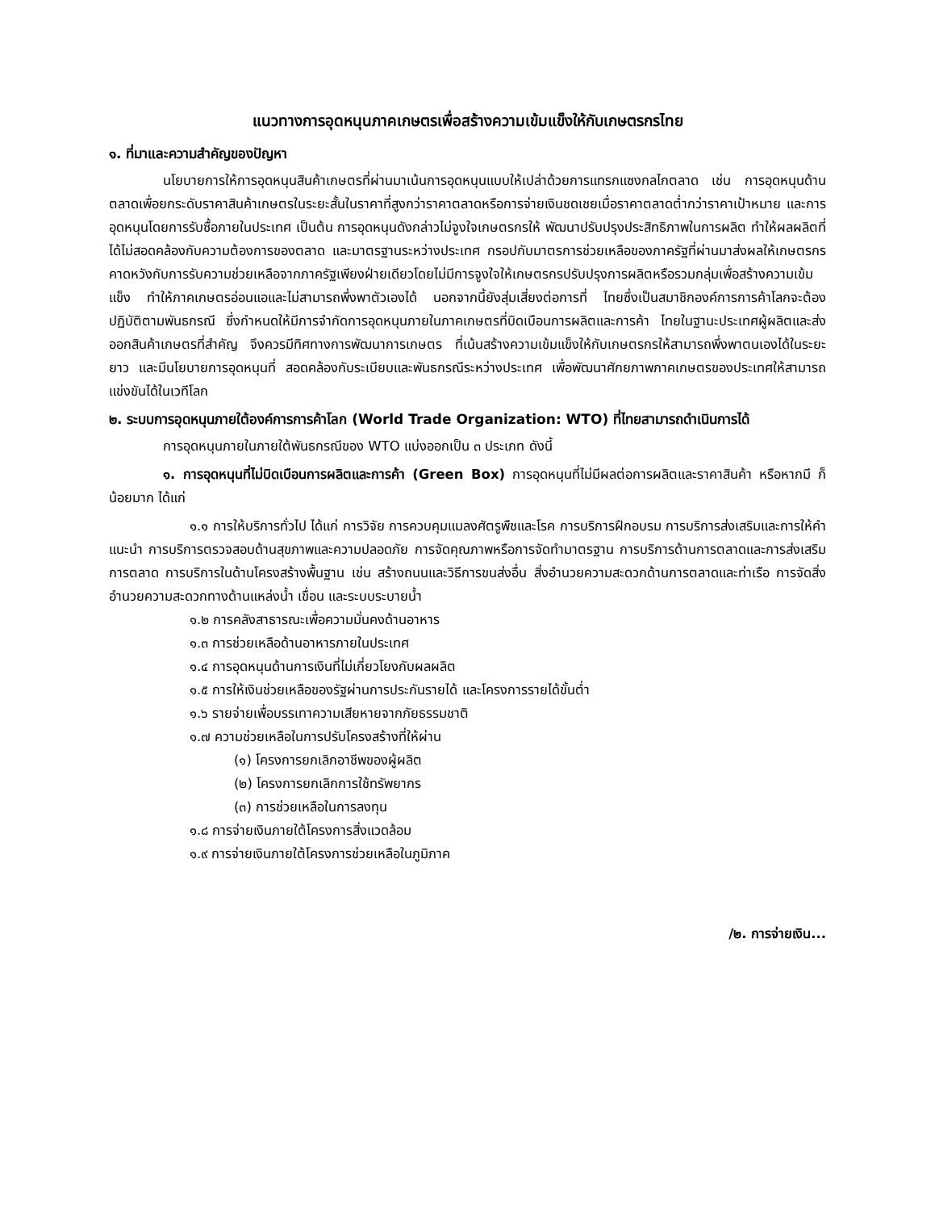แนวทางการอุดหนุนภาคเกษตรเพื่อสร้างความเข้มแข็งให้กับเกษตรกรไทย
๑. ที่มาและความสำคัญของปัญหา
นโยบายการให้การอุดหนุนสินค้าเกษตรที่ผ่านมาเน้นการอุดหนุนแบบให้เปล่าด้วยการแทรกแซงกลไกตลาด เช่น การอุดหนุนด้านตลาดเพื่อยกระดับราคาสินค้าเกษตรในระยะสั้นในราคาที่สูงกว่าราคาตลาดหรือการจ่ายเงินชดเชยเมื่อราคาตลาดต่ำกว่าราคาเป้าหมาย และการอุดหนุนโดยการรับซื้อภายในประเทศ เป็นต้น การอุดหนุนดังกล่าวไม่จูงใจเกษตรกรให้ พัฒนาปรับปรุงประสิทธิภาพในการผลิต ทำให้ผลผลิตที่ได้ไม่สอดคล้องกับความต้องการของตลาด และมาตรฐานระหว่างประเทศ กรอปกับมาตรการช่วยเหลือของภาครัฐที่ผ่านมาส่งผลให้เกษตรกรคาดหวังกับการรับความช่วยเหลือจากภาครัฐเพียงฝ่ายเดียวโดยไม่มีการจูงใจให้เกษตรกรปรับปรุงการผลิตหรือรวมกลุ่มเพื่อสร้างความเข้มแข็ง ทำให้ภาคเกษตรอ่อนแอและไม่สามารถพึ่งพาตัวเองได้ นอกจากนี้ยังสุ่มเสี่ยงต่อการที่ ไทยซึ่งเป็นสมาชิกองค์การการค้าโลกจะต้อง ปฏิบัติตามพันธกรณี ซึ่งกำหนดให้มีการจำกัดการอุดหนุนภายในภาคเกษตรที่บิดเบือนการผลิตและการค้า ไทยในฐานะประเทศผู้ผลิตและส่งออกสินค้าเกษตรที่สำคัญ จึงควรมีทิศทางการพัฒนาการเกษตร ที่เน้นสร้างความเข้มแข็งให้กับเกษตรกรให้สามารถพึ่งพาตนเองได้ในระยะยาว และมีนโยบายการอุดหนุนที่ สอดคล้องกับระเบียบและพันธกรณีระหว่างประเทศ เพื่อพัฒนาศักยภาพภาคเกษตรของประเทศให้สามารถแข่งขันได้ในเวทีโลก
๒. ระบบการอุดหนุนภายใต้องค์การการค้าโลก (World Trade Organization: WTO) ที่ไทยสามารถดำเนินการได้
การอุดหนุนภายในภายใต้พันธกรณีของ WTO แบ่งออกเป็น ๓ ประเภท ดังนี้
๑. การอุดหนุนที่ไม่บิดเบือนการผลิตและการค้า (Green Box) การอุดหนุนที่ไม่มีผลต่อการผลิตและราคาสินค้า หรือหากมี ก็น้อยมาก ได้แก่
๑.๑ การให้บริการทั่วไป ได้แก่ การวิจัย การควบคุมแมลงศัตรูพืชและโรค การบริการฝึกอบรม การบริการส่งเสริมและการให้คำแนะนำ การบริการตรวจสอบด้านสุขภาพและความปลอดภัย การจัดคุณภาพหรือการจัดทำมาตรฐาน การบริการด้านการตลาดและการส่งเสริมการตลาด การบริการในด้านโครงสร้างพื้นฐาน เช่น สร้างถนนและวิธีการขนส่งอื่น สิ่งอำนวยความสะดวกด้านการตลาดและท่าเรือ การจัดสิ่งอำนวยความสะดวกทางด้านแหล่งน้ำ เขื่อน และระบบระบายน้ำ
๑.๒ การคลังสาธารณะเพื่อความมั่นคงด้านอาหาร
๑.๓ การช่วยเหลือด้านอาหารภายในประเทศ
๑.๔ การอุดหนุนด้านการเงินที่ไม่เกี่ยวโยงกับผลผลิต
๑.๕ การให้เงินช่วยเหลือของรัฐผ่านการประกันรายได้ และโครงการรายได้ขั้นต่ำ
๑.๖ รายจ่ายเพื่อบรรเทาความเสียหายจากภัยธรรมชาติ
๑.๗ ความช่วยเหลือในการปรับโครงสร้างที่ให้ผ่าน
(๑) โครงการยกเลิกอาชีพของผู้ผลิต
(๒) โครงการยกเลิกการใช้ทรัพยากร
(๓) การช่วยเหลือในการลงทุน
๑.๘ การจ่ายเงินภายใต้โครงการสิ่งแวดล้อม
๑.๙ การจ่ายเงินภายใต้โครงการช่วยเหลือในภูมิภาค
/๒. การจ่ายเงิน...